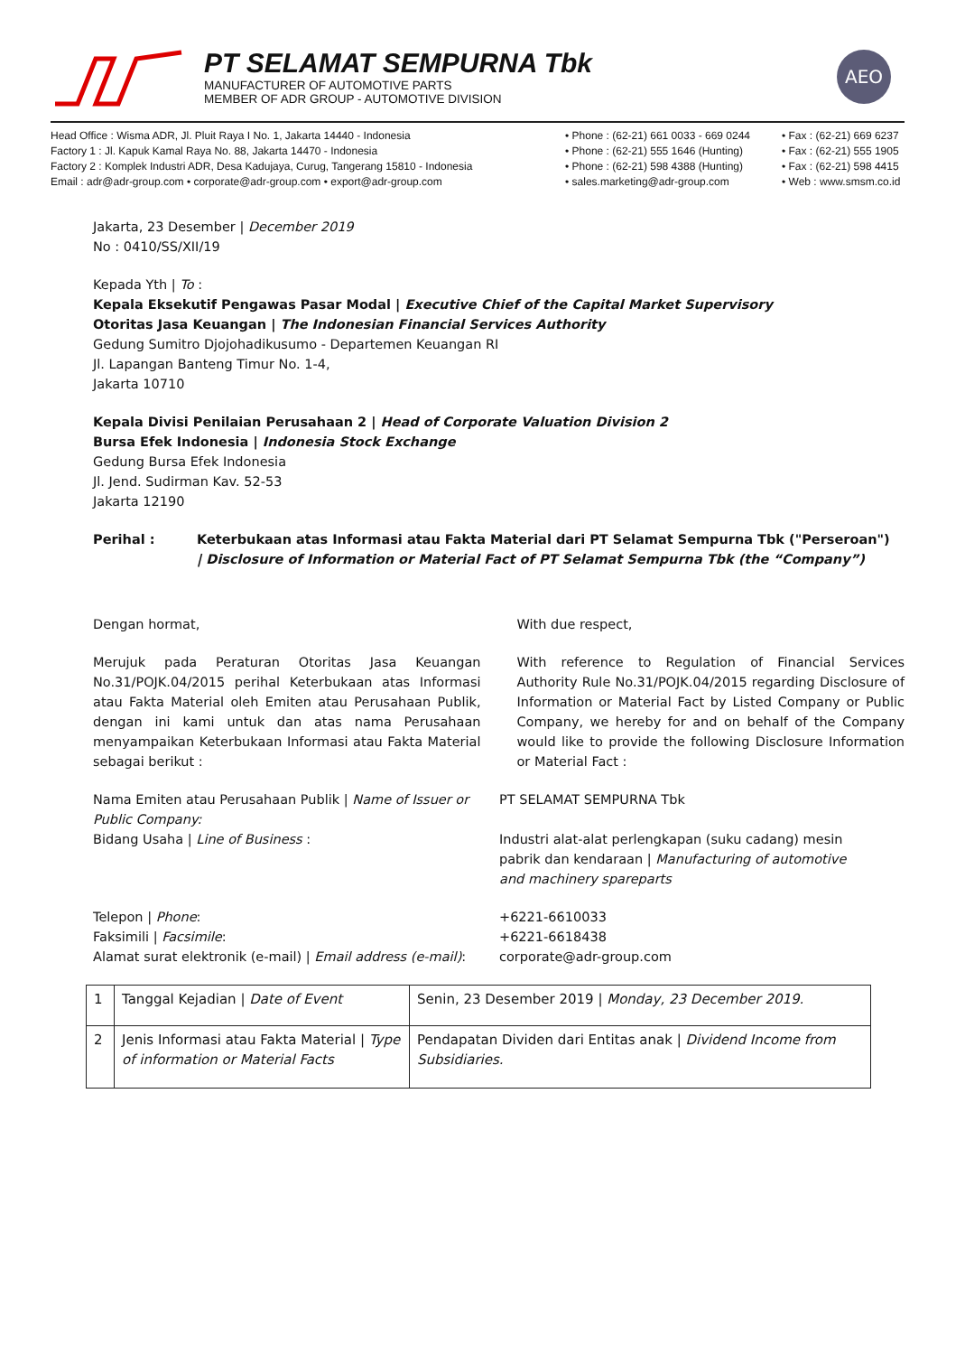PT SELAMAT SEMPURNA Tbk
MANUFACTURER OF AUTOMOTIVE PARTS
MEMBER OF ADR GROUP - AUTOMOTIVE DIVISION
AEO
Head Office : Wisma ADR, Jl. Pluit Raya I No. 1, Jakarta 14440 - Indonesia
Factory 1 : Jl. Kapuk Kamal Raya No. 88, Jakarta 14470 - Indonesia
Factory 2 : Komplek Industri ADR, Desa Kadujaya, Curug, Tangerang 15810 - Indonesia
Email : adr@adr-group.com • corporate@adr-group.com • export@adr-group.com
• Phone : (62-21) 661 0033 - 669 0244
• Phone : (62-21) 555 1646 (Hunting)
• Phone : (62-21) 598 4388 (Hunting)
• sales.marketing@adr-group.com
• Fax : (62-21) 669 6237
• Fax : (62-21) 555 1905
• Fax : (62-21) 598 4415
• Web : www.smsm.co.id
Jakarta, 23 Desember | December 2019
No : 0410/SS/XII/19
Kepada Yth | To :
Kepala Eksekutif Pengawas Pasar Modal | Executive Chief of the Capital Market Supervisory
Otoritas Jasa Keuangan | The Indonesian Financial Services Authority
Gedung Sumitro Djojohadikusumo - Departemen Keuangan RI
Jl. Lapangan Banteng Timur No. 1-4,
Jakarta 10710
Kepala Divisi Penilaian Perusahaan 2 | Head of Corporate Valuation Division 2
Bursa Efek Indonesia | Indonesia Stock Exchange
Gedung Bursa Efek Indonesia
Jl. Jend. Sudirman Kav. 52-53
Jakarta 12190
Perihal : Keterbukaan atas Informasi atau Fakta Material dari PT Selamat Sempurna Tbk ("Perseroan")
| Disclosure of Information or Material Fact of PT Selamat Sempurna Tbk (the “Company”)
Dengan hormat,
Merujuk pada Peraturan Otoritas Jasa Keuangan No.31/POJK.04/2015 perihal Keterbukaan atas Informasi atau Fakta Material oleh Emiten atau Perusahaan Publik, dengan ini kami untuk dan atas nama Perusahaan menyampaikan Keterbukaan Informasi atau Fakta Material sebagai berikut :
With due respect,
With reference to Regulation of Financial Services Authority Rule No.31/POJK.04/2015 regarding Disclosure of Information or Material Fact by Listed Company or Public Company, we hereby for and on behalf of the Company would like to provide the following Disclosure Information or Material Fact :
Nama Emiten atau Perusahaan Publik | Name of Issuer or Public Company:
Bidang Usaha | Line of Business :
PT SELAMAT SEMPURNA Tbk
Industri alat-alat perlengkapan (suku cadang) mesin pabrik dan kendaraan | Manufacturing of automotive and machinery spareparts
Telepon | Phone:
Faksimili | Facsimile:
Alamat surat elektronik (e-mail) | Email address (e-mail):
+6221-6610033
+6221-6618438
corporate@adr-group.com
| 1 | Tanggal Kejadian / Date of Event | Senin, 23 Desember 2019 / Monday, 23 December 2019. |
| 2 | Jenis Informasi atau Fakta Material / Type of information or Material Facts | Pendapatan Dividen dari Entitas anak / Dividend Income from Subsidiaries. |